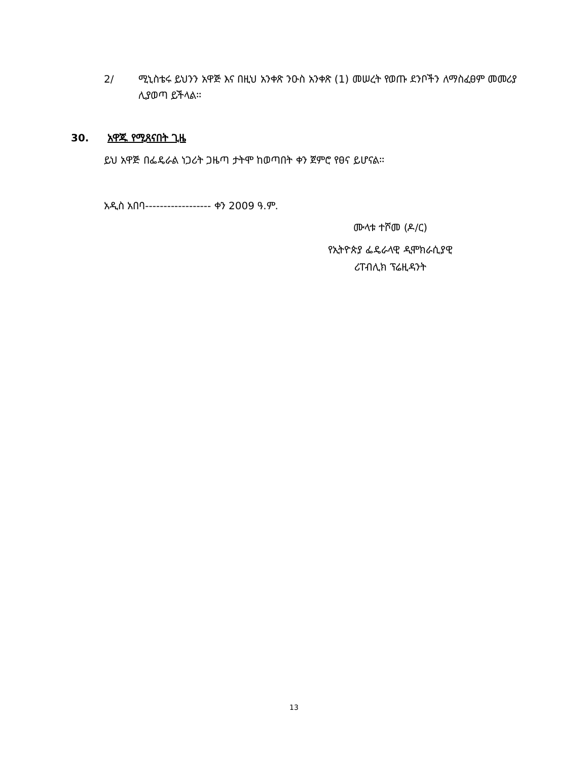2/ ሚኒስቴሩ ይህንን አዋጅ እና በዚህ አንቀጽ ንዑስ አንቀጽ (1) መሠረት የወጡ ደንቦችን ለማስፈፀም መመሪያ ሊያወጣ ይችላል፡፡
30. አዋጁ የሚጸናበት ጊዜ
ይህ አዋጅ በፌዴራል ነጋሪት ጋዜጣ ታትሞ ከወጣበት ቀን ጀምሮ የፀና ይሆናል፡፡
አዲስ አበባ------------------ ቀን 2009 ዓ.ም.
ሙላቱ ተሾመ (ዶ/ር)
የኢትዮጵያ ፌዴራላዊ ዲሞክራሲያዊ
ሪፐብሊክ ፕሬዚዳንት
13